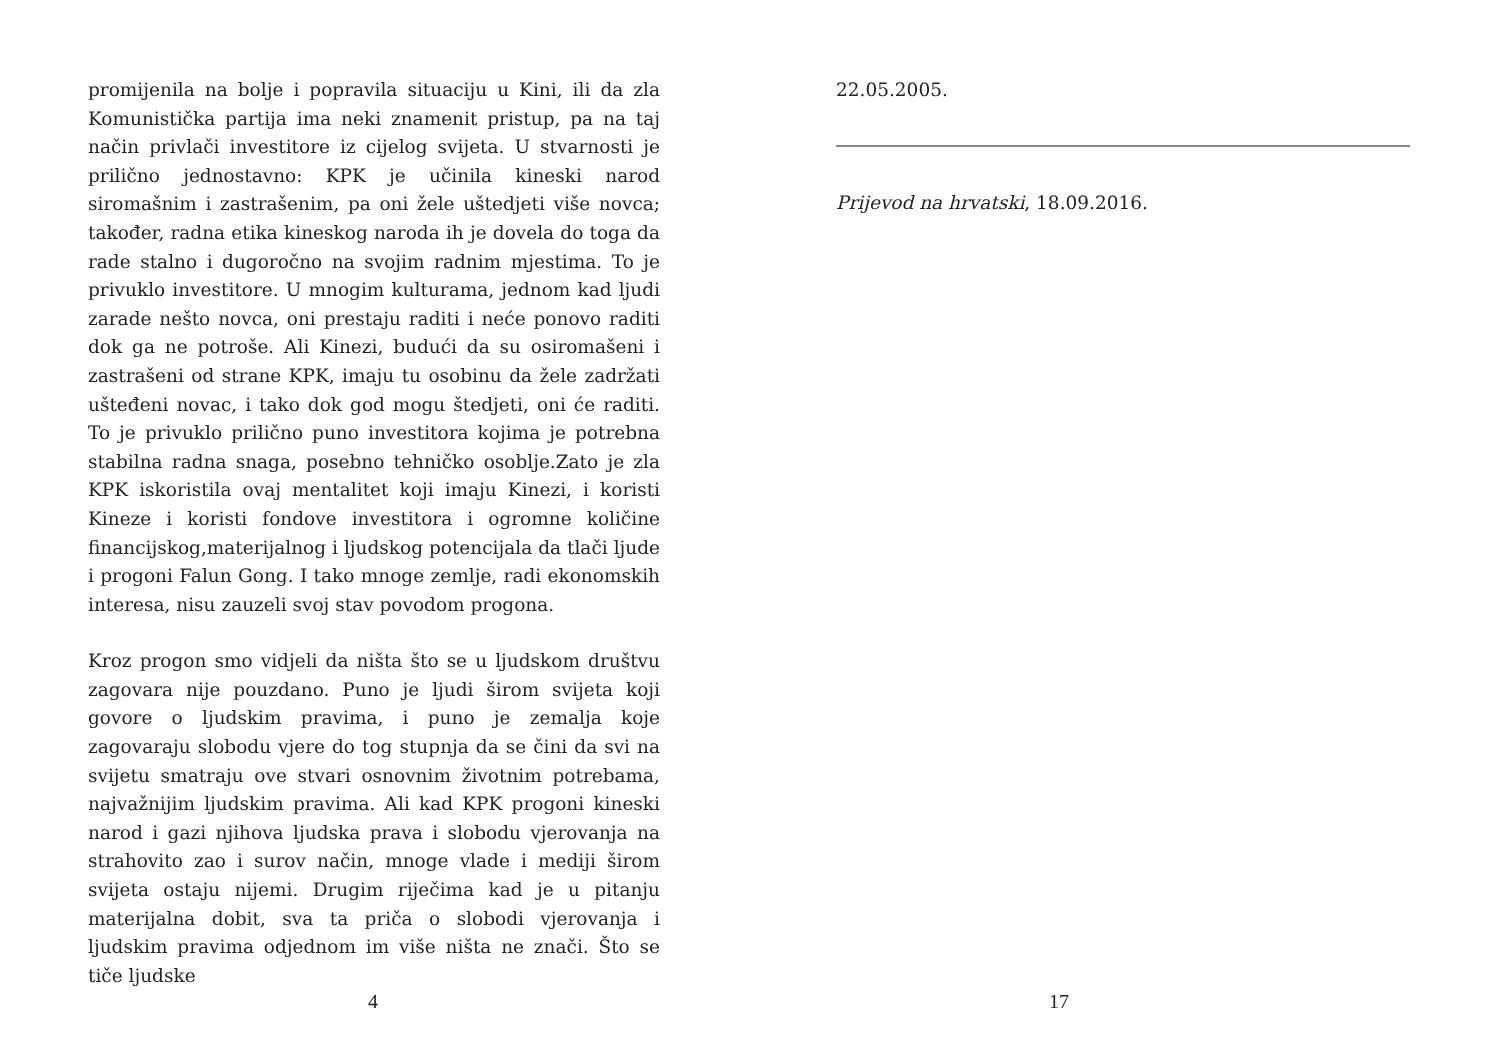promijenila na bolje i popravila situaciju u Kini, ili da zla Komunistička partija ima neki znamenit pristup, pa na taj način privlači investitore iz cijelog svijeta. U stvarnosti je prilično jednostavno: KPK je učinila kineski narod siromašnim i zastrašenim, pa oni žele uštedjeti više novca; također, radna etika kineskog naroda ih je dovela do toga da rade stalno i dugoročno na svojim radnim mjestima. To je privuklo investitore. U mnogim kulturama, jednom kad ljudi zarade nešto novca, oni prestaju raditi i neće ponovo raditi dok ga ne potroše. Ali Kinezi, budući da su osiromašeni i zastrašeni od strane KPK, imaju tu osobinu da žele zadržati ušteđeni novac, i tako dok god mogu štedjeti, oni će raditi. To je privuklo prilično puno investitora kojima je potrebna stabilna radna snaga, posebno tehničko osoblje.Zato je zla KPK iskoristila ovaj mentalitet koji imaju Kinezi, i koristi Kineze i koristi fondove investitora i ogromne količine financijskog,materijalnog i ljudskog potencijala da tlači ljude i progoni Falun Gong. I tako mnoge zemlje, radi ekonomskih interesa, nisu zauzeli svoj stav povodom progona.
Kroz progon smo vidjeli da ništa što se u ljudskom društvu zagovara nije pouzdano. Puno je ljudi širom svijeta koji govore o ljudskim pravima, i puno je zemalja koje zagovaraju slobodu vjere do tog stupnja da se čini da svi na svijetu smatraju ove stvari osnovnim životnim potrebama, najvažnijim ljudskim pravima. Ali kad KPK progoni kineski narod i gazi njihova ljudska prava i slobodu vjerovanja na strahovito zao i surov način, mnoge vlade i mediji širom svijeta ostaju nijemi. Drugim riječima kad je u pitanju materijalna dobit, sva ta priča o slobodi vjerovanja i ljudskim pravima odjednom im više ništa ne znači. Što se tiče ljudske
4
22.05.2005.
Prijevod na hrvatski, 18.09.2016.
17